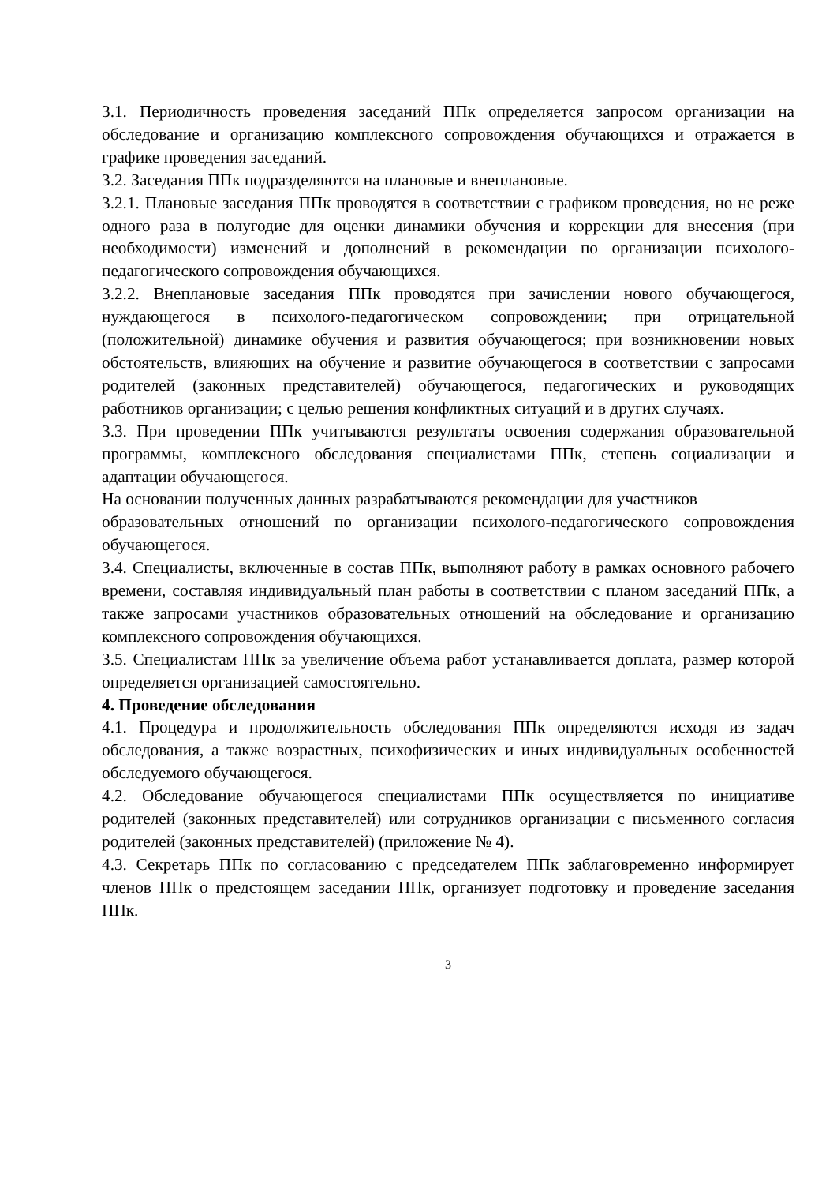3.1. Периодичность проведения заседаний ППк определяется запросом организации на обследование и организацию комплексного сопровождения обучающихся и отражается в графике проведения заседаний.
3.2. Заседания ППк подразделяются на плановые и внеплановые.
3.2.1. Плановые заседания ППк проводятся в соответствии с графиком проведения, но не реже одного раза в полугодие для оценки динамики обучения и коррекции для внесения (при необходимости) изменений и дополнений в рекомендации по организации психолого-педагогического сопровождения обучающихся.
3.2.2. Внеплановые заседания ППк проводятся при зачислении нового обучающегося, нуждающегося в психолого-педагогическом сопровождении; при отрицательной (положительной) динамике обучения и развития обучающегося; при возникновении новых обстоятельств, влияющих на обучение и развитие обучающегося в соответствии с запросами родителей (законных представителей) обучающегося, педагогических и руководящих работников организации; с целью решения конфликтных ситуаций и в других случаях.
3.3. При проведении ППк учитываются результаты освоения содержания образовательной программы, комплексного обследования специалистами ППк, степень социализации и адаптации обучающегося.
На основании полученных данных разрабатываются рекомендации для участников
образовательных отношений по организации психолого-педагогического сопровождения обучающегося.
3.4. Специалисты, включенные в состав ППк, выполняют работу в рамках основного рабочего времени, составляя индивидуальный план работы в соответствии с планом заседаний ППк, а также запросами участников образовательных отношений на обследование и организацию комплексного сопровождения обучающихся.
3.5. Специалистам ППк за увеличение объема работ устанавливается доплата, размер которой определяется организацией самостоятельно.
4. Проведение обследования
4.1. Процедура и продолжительность обследования ППк определяются исходя из задач обследования, а также возрастных, психофизических и иных индивидуальных особенностей обследуемого обучающегося.
4.2. Обследование обучающегося специалистами ППк осуществляется по инициативе родителей (законных представителей) или сотрудников организации с письменного согласия родителей (законных представителей) (приложение № 4).
4.3. Секретарь ППк по согласованию с председателем ППк заблаговременно информирует членов ППк о предстоящем заседании ППк, организует подготовку и проведение заседания ППк.
3